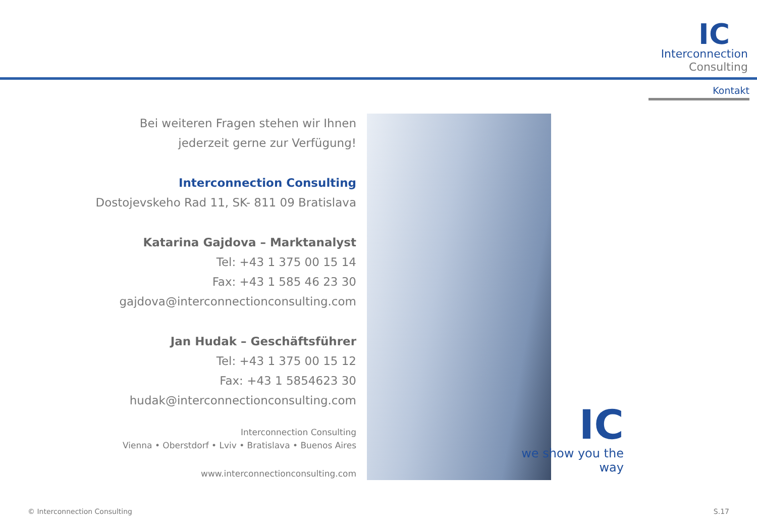IC
Interconnection
Consulting
Kontakt
Bei weiteren Fragen stehen wir Ihnen
jederzeit gerne zur Verfügung!
Interconnection Consulting
Dostojevskeho Rad 11, SK- 811 09 Bratislava
Katarina Gajdova – Marktanalyst
Tel: +43 1 375 00 15 14
Fax: +43 1 585 46 23 30
gajdova@interconnectionconsulting.com
Jan Hudak – Geschäftsführer
Tel: +43 1 375 00 15 12
Fax: +43 1 5854623 30
hudak@interconnectionconsulting.com
Interconnection Consulting
Vienna • Oberstdorf • Lviv • Bratislava • Buenos Aires
www.interconnectionconsulting.com
IC
we show you the way
© Interconnection Consulting S.17